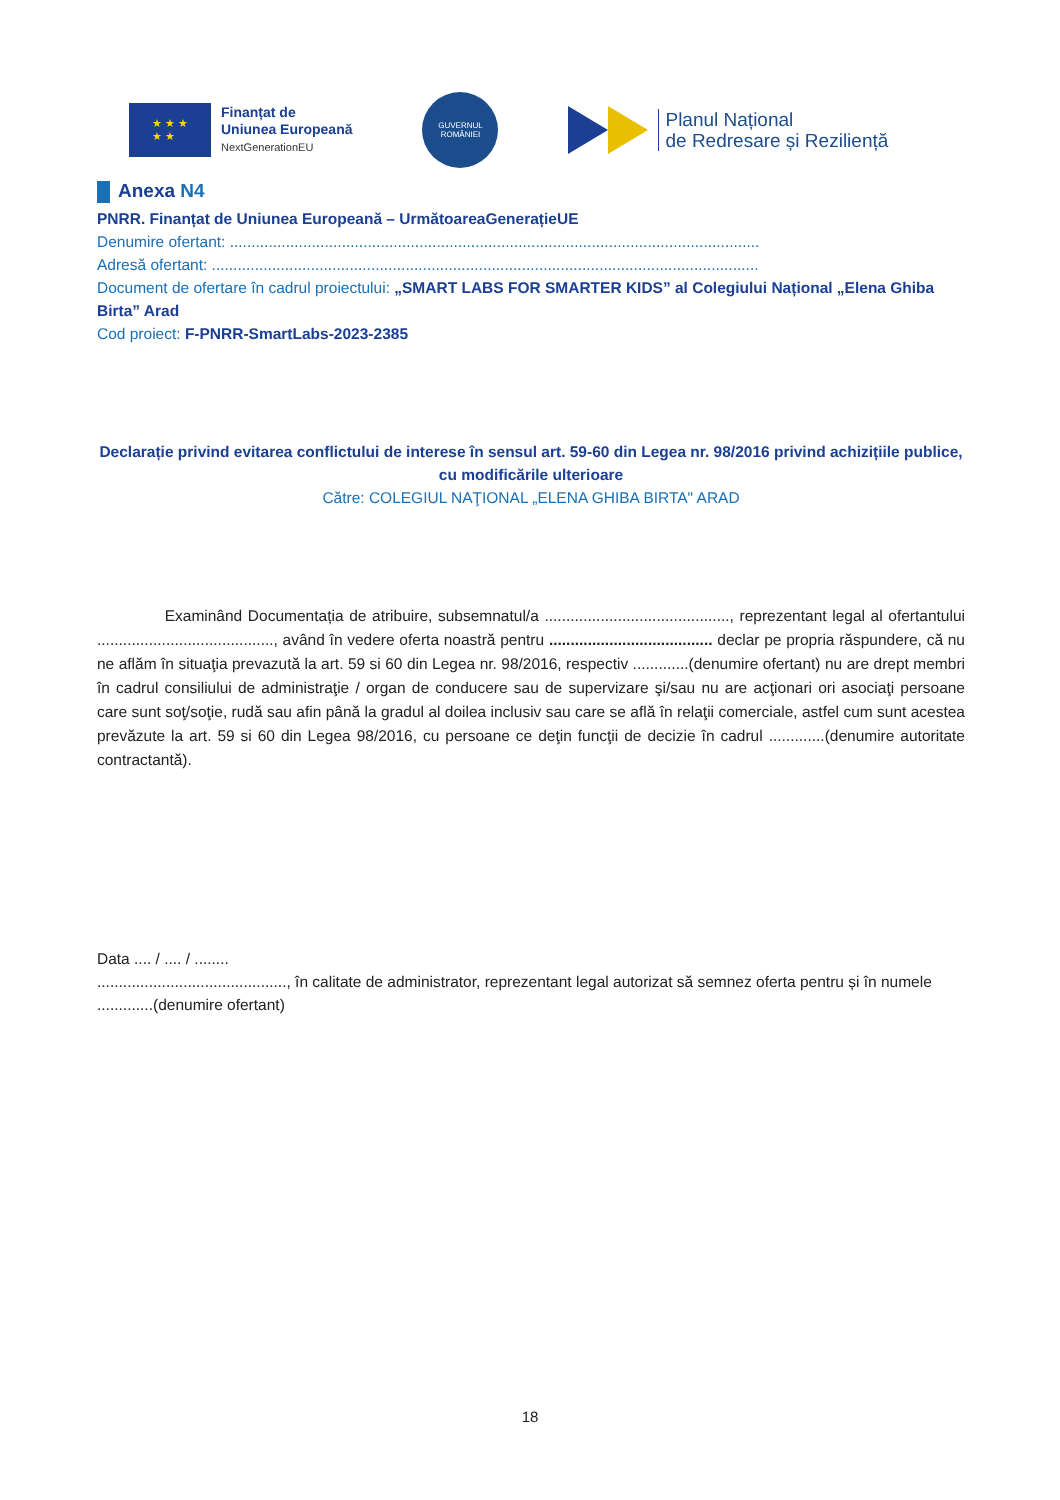★ ★ ★
★ ★
Finanțat de
Uniunea Europeană
NextGenerationEU
GUVERNUL
ROMÂNIEI
Planul Național
de Redresare și Reziliență
Anexa N4
PNRR. Finanțat de Uniunea Europeană – UrmătoareaGenerațieUE
Denumire ofertant: ...........................................................................................................................
Adresă ofertant: ...............................................................................................................................
Document de ofertare în cadrul proiectului: „SMART LABS FOR SMARTER KIDS” al Colegiului Național „Elena Ghiba Birta” Arad
Cod proiect: F-PNRR-SmartLabs-2023-2385
Declarație privind evitarea conflictului de interese în sensul art. 59-60 din Legea nr. 98/2016 privind achizițiile publice, cu modificările ulterioare
Către: COLEGIUL NAŢIONAL „ELENA GHIBA BIRTA" ARAD
Examinând Documentația de atribuire, subsemnatul/a ..........................................., reprezentant legal al ofertantului ........................................., având în vedere oferta noastră pentru ...................................... declar pe propria răspundere, că nu ne aflăm în situaţia prevazută la art. 59 si 60 din Legea nr. 98/2016, respectiv .............(denumire ofertant) nu are drept membri în cadrul consiliului de administraţie / organ de conducere sau de supervizare şi/sau nu are acţionari ori asociaţi persoane care sunt soţ/soţie, rudă sau afin până la gradul al doilea inclusiv sau care se află în relaţii comerciale, astfel cum sunt acestea prevăzute la art. 59 si 60 din Legea 98/2016, cu persoane ce deţin funcţii de decizie în cadrul .............(denumire autoritate contractantă).
Data .... / .... / ........
............................................, în calitate de administrator, reprezentant legal autorizat să semnez oferta pentru și în numele .............(denumire ofertant)
18